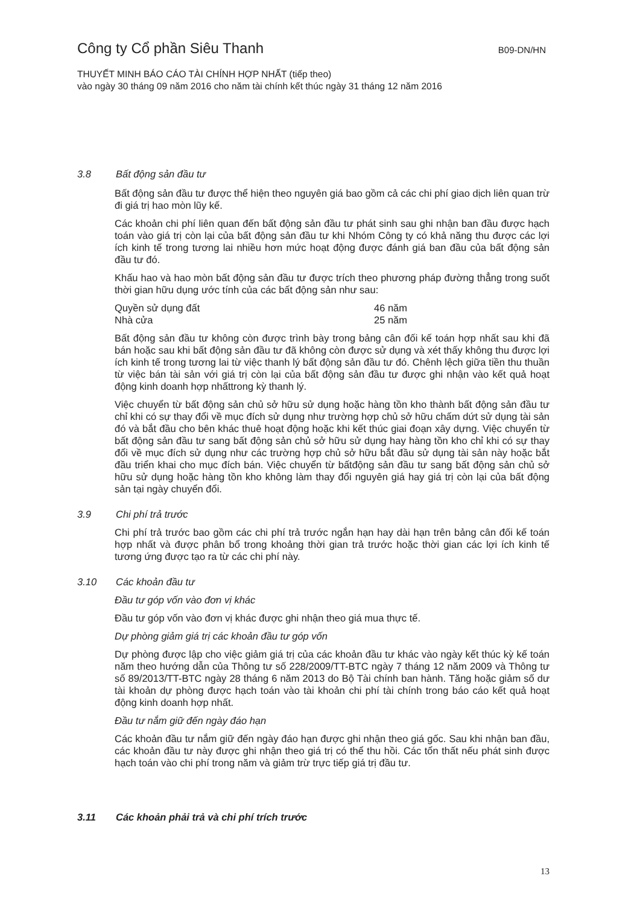Công ty Cổ phần Siêu Thanh
B09-DN/HN
THUYẾT MINH BÁO CÁO TÀI CHÍNH HỢP NHẤT (tiếp theo)
vào ngày 30 tháng 09 năm 2016 cho năm tài chính kết thúc ngày 31 tháng 12 năm 2016
3.8 Bất động sản đầu tư
Bất động sản đầu tư được thể hiện theo nguyên giá bao gồm cả các chi phí giao dịch liên quan trừ đi giá trị hao mòn lũy kế.
Các khoản chi phí liên quan đến bất động sản đầu tư phát sinh sau ghi nhận ban đầu được hạch toán vào giá trị còn lại của bất động sản đầu tư khi Nhóm Công ty có khả năng thu được các lợi ích kinh tế trong tương lai nhiều hơn mức hoạt động được đánh giá ban đầu của bất động sản đầu tư đó.
Khấu hao và hao mòn bất động sản đầu tư được trích theo phương pháp đường thẳng trong suốt thời gian hữu dụng ước tính của các bất động sản như sau:
Quyền sử dụng đất 46 năm
Nhà cửa 25 năm
Bất động sản đầu tư không còn được trình bày trong bảng cân đối kế toán hợp nhất sau khi đã bán hoặc sau khi bất động sản đầu tư đã không còn được sử dụng và xét thấy không thu được lợi ích kinh tế trong tương lai từ việc thanh lý bất động sản đầu tư đó. Chênh lệch giữa tiền thu thuần từ việc bán tài sản với giá trị còn lại của bất động sản đầu tư được ghi nhận vào kết quả hoạt động kinh doanh hợp nhấttrong kỳ thanh lý.
Việc chuyển từ bất động sản chủ sở hữu sử dụng hoặc hàng tồn kho thành bất động sản đầu tư chỉ khi có sự thay đổi về mục đích sử dụng như trường hợp chủ sở hữu chấm dứt sử dụng tài sản đó và bắt đầu cho bên khác thuê hoạt động hoặc khi kết thúc giai đoạn xây dựng. Việc chuyển từ bất động sản đầu tư sang bất động sản chủ sở hữu sử dụng hay hàng tồn kho chỉ khi có sự thay đổi về mục đích sử dụng như các trường hợp chủ sở hữu bắt đầu sử dụng tài sản này hoặc bắt đầu triển khai cho mục đích bán. Việc chuyển từ bấtđộng sản đầu tư sang bất động sản chủ sở hữu sử dụng hoặc hàng tồn kho không làm thay đổi nguyên giá hay giá trị còn lại của bất động sản tại ngày chuyển đổi.
3.9 Chi phí trả trước
Chi phí trả trước bao gồm các chi phí trả trước ngắn hạn hay dài hạn trên bảng cân đối kế toán hợp nhất và được phân bổ trong khoảng thời gian trả trước hoặc thời gian các lợi ích kinh tế tương ứng được tạo ra từ các chi phí này.
3.10 Các khoản đầu tư
Đầu tư góp vốn vào đơn vị khác
Đầu tư góp vốn vào đơn vị khác được ghi nhận theo giá mua thực tế.
Dự phòng giảm giá trị các khoản đầu tư góp vốn
Dự phòng được lập cho việc giảm giá trị của các khoản đầu tư khác vào ngày kết thúc kỳ kế toán năm theo hướng dẫn của Thông tư số 228/2009/TT-BTC ngày 7 tháng 12 năm 2009 và Thông tư số 89/2013/TT-BTC ngày 28 tháng 6 năm 2013 do Bộ Tài chính ban hành. Tăng hoặc giảm số dư tài khoản dự phòng được hạch toán vào tài khoản chi phí tài chính trong báo cáo kết quả hoạt động kinh doanh hợp nhất.
Đầu tư nắm giữ đến ngày đáo hạn
Các khoản đầu tư nắm giữ đến ngày đáo hạn được ghi nhận theo giá gốc. Sau khi nhận ban đầu, các khoản đầu tư này được ghi nhận theo giá trị có thể thu hồi. Các tổn thất nếu phát sinh được hạch toán vào chi phí trong năm và giảm trừ trực tiếp giá trị đầu tư.
3.11 Các khoản phải trả và chi phí trích trước
13